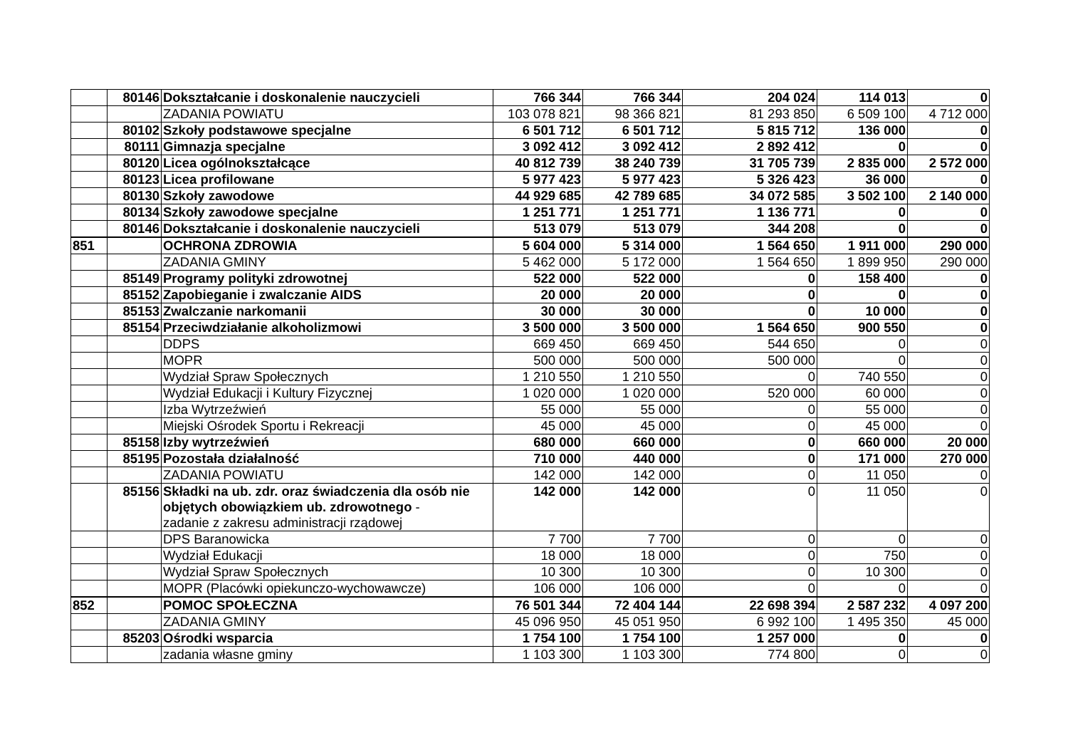| | 80146 | Dokształcanie i doskonalenie nauczycieli | 766 344 | 766 344 | 204 024 | 114 013 | 0 |
| | | ZADANIA POWIATU | 103 078 821 | 98 366 821 | 81 293 850 | 6 509 100 | 4 712 000 |
| | 80102 | Szkoły podstawowe specjalne | 6 501 712 | 6 501 712 | 5 815 712 | 136 000 | 0 |
| | 80111 | Gimnazja specjalne | 3 092 412 | 3 092 412 | 2 892 412 | 0 | 0 |
| | 80120 | Licea ogólnokształcące | 40 812 739 | 38 240 739 | 31 705 739 | 2 835 000 | 2 572 000 |
| | 80123 | Licea profilowane | 5 977 423 | 5 977 423 | 5 326 423 | 36 000 | 0 |
| | 80130 | Szkoły zawodowe | 44 929 685 | 42 789 685 | 34 072 585 | 3 502 100 | 2 140 000 |
| | 80134 | Szkoły zawodowe specjalne | 1 251 771 | 1 251 771 | 1 136 771 | 0 | 0 |
| | 80146 | Dokształcanie i doskonalenie nauczycieli | 513 079 | 513 079 | 344 208 | 0 | 0 |
| 851 | | OCHRONA ZDROWIA | 5 604 000 | 5 314 000 | 1 564 650 | 1 911 000 | 290 000 |
| | | ZADANIA GMINY | 5 462 000 | 5 172 000 | 1 564 650 | 1 899 950 | 290 000 |
| | 85149 | Programy polityki zdrowotnej | 522 000 | 522 000 | 0 | 158 400 | 0 |
| | 85152 | Zapobieganie i zwalczanie AIDS | 20 000 | 20 000 | 0 | 0 | 0 |
| | 85153 | Zwalczanie narkomanii | 30 000 | 30 000 | 0 | 10 000 | 0 |
| | 85154 | Przeciwdziałanie alkoholizmowi | 3 500 000 | 3 500 000 | 1 564 650 | 900 550 | 0 |
| | | DDPS | 669 450 | 669 450 | 544 650 | 0 | 0 |
| | | MOPR | 500 000 | 500 000 | 500 000 | 0 | 0 |
| | | Wydział Spraw Społecznych | 1 210 550 | 1 210 550 | 0 | 740 550 | 0 |
| | | Wydział Edukacji i Kultury Fizycznej | 1 020 000 | 1 020 000 | 520 000 | 60 000 | 0 |
| | | Izba Wytrzeźwień | 55 000 | 55 000 | 0 | 55 000 | 0 |
| | | Miejski Ośrodek Sportu i Rekreacji | 45 000 | 45 000 | 0 | 45 000 | 0 |
| | 85158 | Izby wytrzeźwień | 680 000 | 660 000 | 0 | 660 000 | 20 000 |
| | 85195 | Pozostała działalność | 710 000 | 440 000 | 0 | 171 000 | 270 000 |
| | | ZADANIA POWIATU | 142 000 | 142 000 | 0 | 11 050 | 0 |
| | 85156 | Składki na ub. zdr. oraz świadczenia dla osób nie objętych obowiązkiem ub. zdrowotnego - zadanie z zakresu administracji rządowej | 142 000 | 142 000 | 0 | 11 050 | 0 |
| | | DPS Baranowicka | 7 700 | 7 700 | 0 | 0 | 0 |
| | | Wydział Edukacji | 18 000 | 18 000 | 0 | 750 | 0 |
| | | Wydział Spraw Społecznych | 10 300 | 10 300 | 0 | 10 300 | 0 |
| | | MOPR (Placówki opiekunczo-wychowawcze) | 106 000 | 106 000 | 0 | 0 | 0 |
| 852 | | POMOC SPOŁECZNA | 76 501 344 | 72 404 144 | 22 698 394 | 2 587 232 | 4 097 200 |
| | | ZADANIA GMINY | 45 096 950 | 45 051 950 | 6 992 100 | 1 495 350 | 45 000 |
| | 85203 | Ośrodki wsparcia | 1 754 100 | 1 754 100 | 1 257 000 | 0 | 0 |
| | | zadania własne gminy | 1 103 300 | 1 103 300 | 774 800 | 0 | 0 |